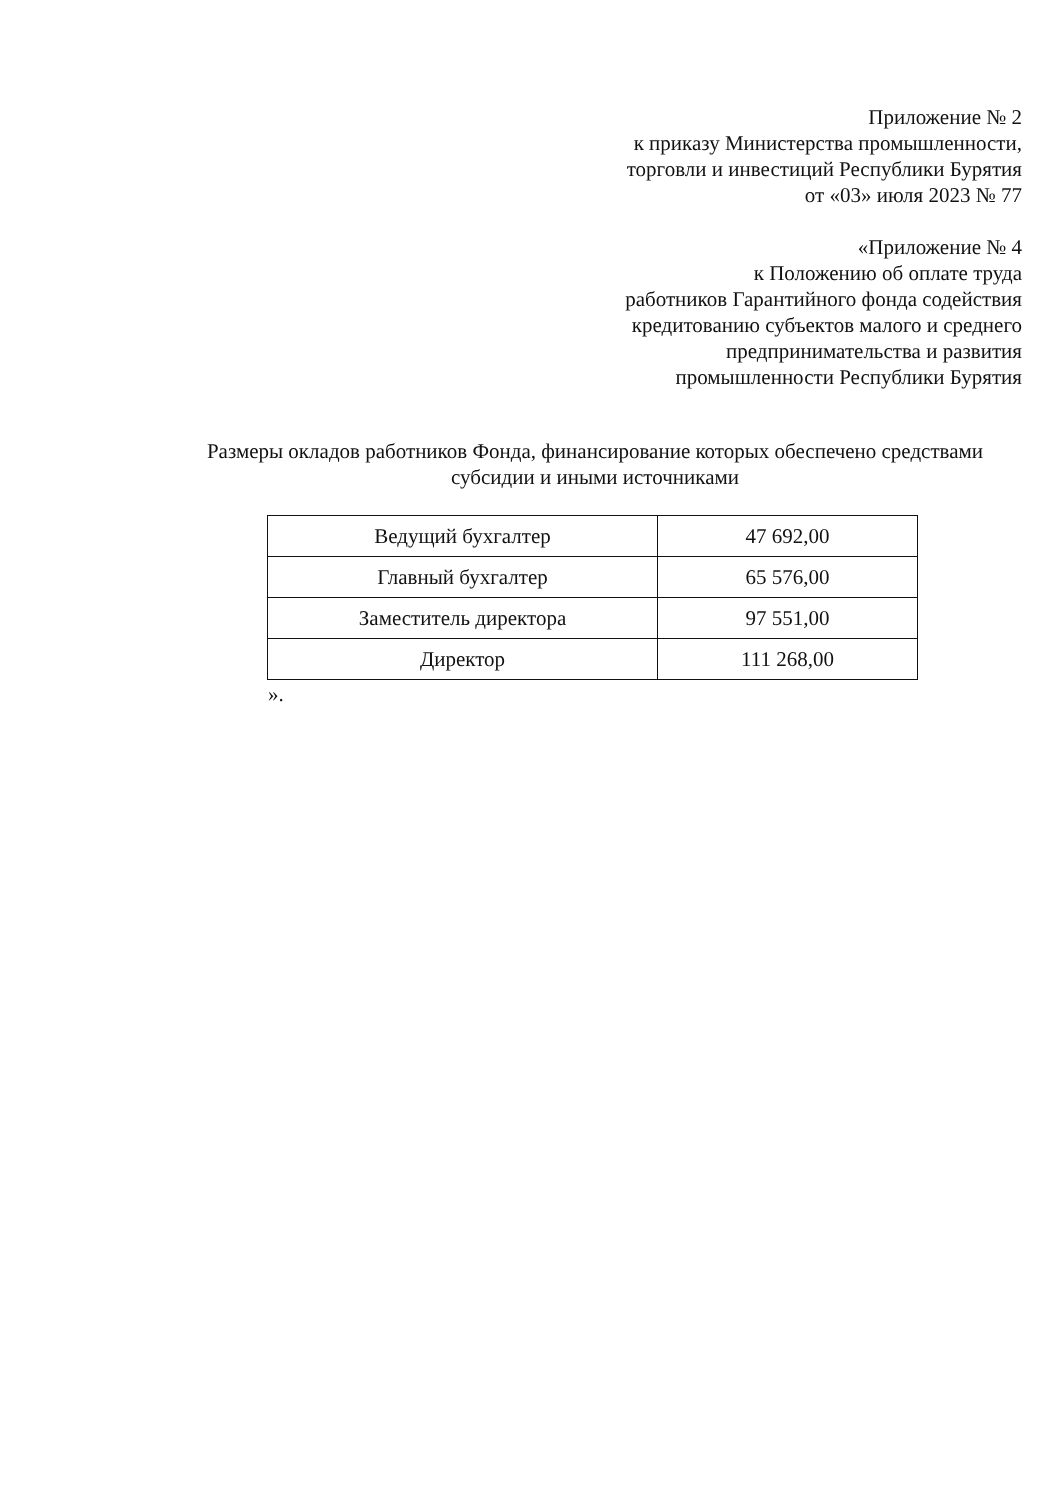Приложение № 2
к приказу Министерства промышленности,
торговли и инвестиций Республики Бурятия
от «03» июля 2023 № 77
«Приложение № 4
к Положению об оплате труда
работников Гарантийного фонда содействия
кредитованию субъектов малого и среднего
предпринимательства и развития
промышленности Республики Бурятия
Размеры окладов работников Фонда, финансирование которых обеспечено средствами субсидии и иными источниками
| Ведущий бухгалтер | 47 692,00 |
| Главный бухгалтер | 65 576,00 |
| Заместитель директора | 97 551,00 |
| Директор | 111 268,00 |
».